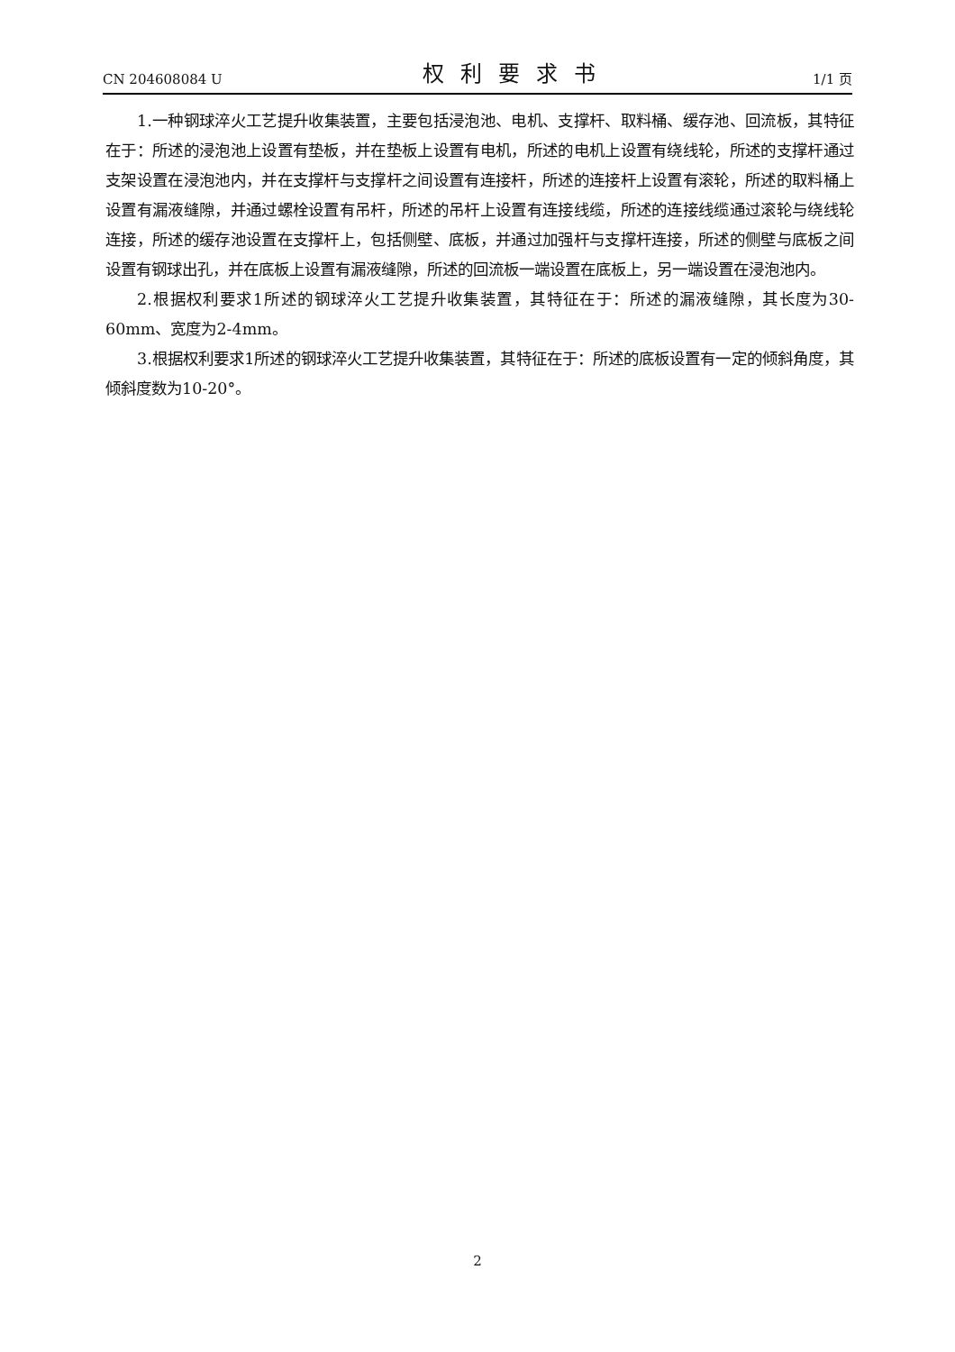CN 204608084 U 权利要求书 1/1 页
1.一种钢球淬火工艺提升收集装置，主要包括浸泡池、电机、支撑杆、取料桶、缓存池、回流板，其特征在于：所述的浸泡池上设置有垫板，并在垫板上设置有电机，所述的电机上设置有绕线轮，所述的支撑杆通过支架设置在浸泡池内，并在支撑杆与支撑杆之间设置有连接杆，所述的连接杆上设置有滚轮，所述的取料桶上设置有漏液缝隙，并通过螺栓设置有吊杆，所述的吊杆上设置有连接线缆，所述的连接线缆通过滚轮与绕线轮连接，所述的缓存池设置在支撑杆上，包括侧壁、底板，并通过加强杆与支撑杆连接，所述的侧壁与底板之间设置有钢球出孔，并在底板上设置有漏液缝隙，所述的回流板一端设置在底板上，另一端设置在浸泡池内。
2.根据权利要求1所述的钢球淬火工艺提升收集装置，其特征在于：所述的漏液缝隙，其长度为30-60mm、宽度为2-4mm。
3.根据权利要求1所述的钢球淬火工艺提升收集装置，其特征在于：所述的底板设置有一定的倾斜角度，其倾斜度数为10-20°。
2